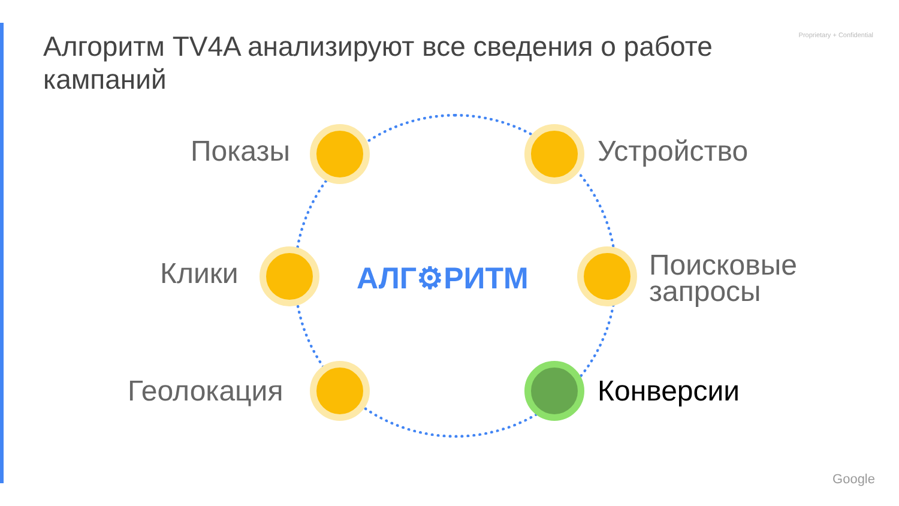Proprietary + Confidential
Алгоритм TV4A анализируют все сведения о работе кампаний
Показы Устройство
Клики
Поисковые
запросы
Геолокация Конверсии
АЛГ⚙РИТМ
Google